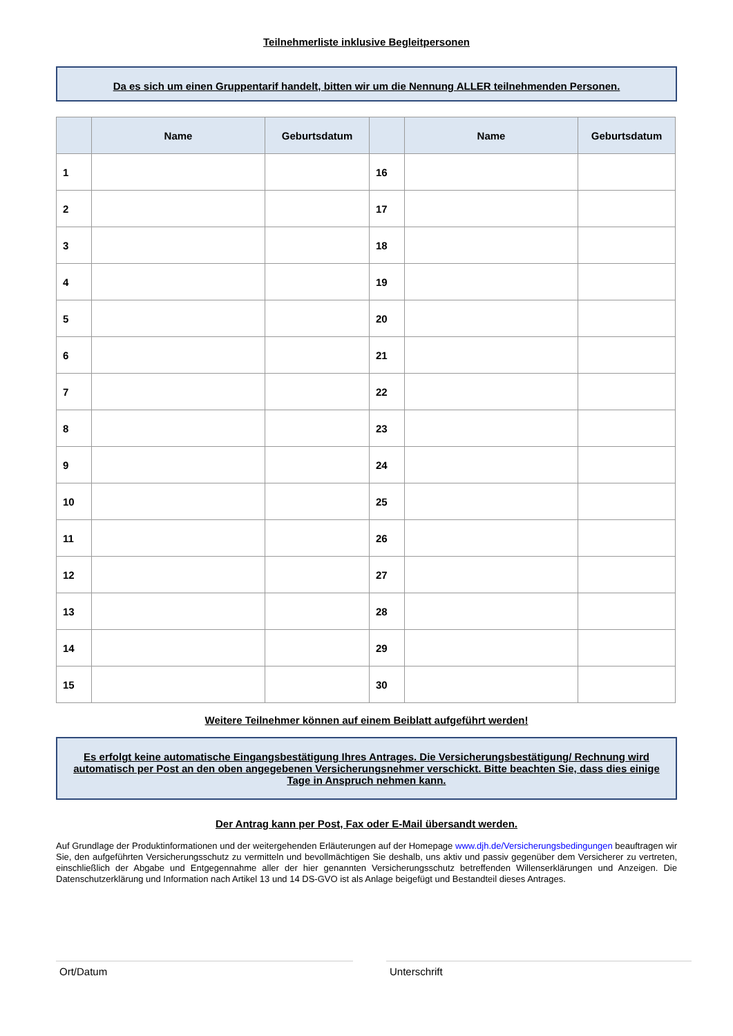Teilnehmerliste inklusive Begleitpersonen
Da es sich um einen Gruppentarif handelt, bitten wir um die Nennung ALLER teilnehmenden Personen.
| | Name | Geburtsdatum | | Name | Geburtsdatum |
| --- | --- | --- | --- | --- | --- |
| 1 | | | 16 | | |
| 2 | | | 17 | | |
| 3 | | | 18 | | |
| 4 | | | 19 | | |
| 5 | | | 20 | | |
| 6 | | | 21 | | |
| 7 | | | 22 | | |
| 8 | | | 23 | | |
| 9 | | | 24 | | |
| 10 | | | 25 | | |
| 11 | | | 26 | | |
| 12 | | | 27 | | |
| 13 | | | 28 | | |
| 14 | | | 29 | | |
| 15 | | | 30 | | |
Weitere Teilnehmer können auf einem Beiblatt aufgeführt werden!
Es erfolgt keine automatische Eingangsbestätigung Ihres Antrages. Die Versicherungsbestätigung/ Rechnung wird automatisch per Post an den oben angegebenen Versicherungsnehmer verschickt. Bitte beachten Sie, dass dies einige Tage in Anspruch nehmen kann.
Der Antrag kann per Post, Fax oder E-Mail übersandt werden.
Auf Grundlage der Produktinformationen und der weitergehenden Erläuterungen auf der Homepage www.djh.de/Versicherungsbedingungen beauftragen wir Sie, den aufgeführten Versicherungsschutz zu vermitteln und bevollmächtigen Sie deshalb, uns aktiv und passiv gegenüber dem Versicherer zu vertreten, einschließlich der Abgabe und Entgegennahme aller der hier genannten Versicherungsschutz betreffenden Willenserklärungen und Anzeigen. Die Datenschutzerklärung und Information nach Artikel 13 und 14 DS-GVO ist als Anlage beigefügt und Bestandteil dieses Antrages.
Ort/Datum Unterschrift